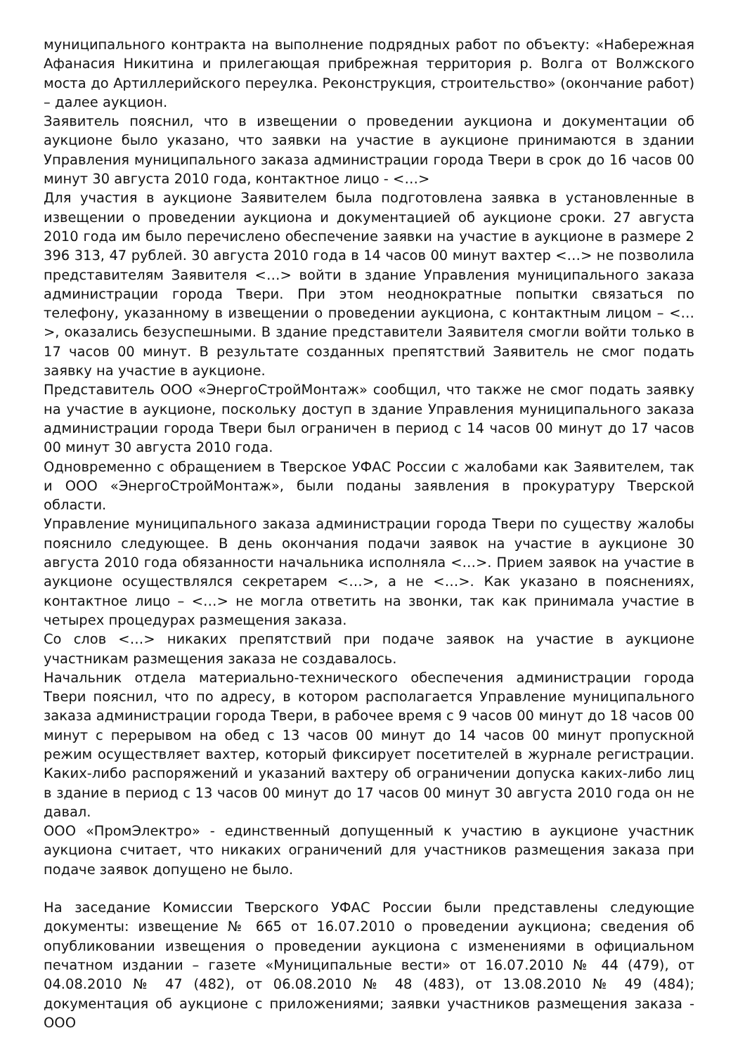муниципального контракта на выполнение подрядных работ по объекту: «Набережная Афанасия Никитина и прилегающая прибрежная территория р. Волга от Волжского моста до Артиллерийского переулка. Реконструкция, строительство» (окончание работ) – далее аукцион.
Заявитель пояснил, что в извещении о проведении аукциона и документации об аукционе было указано, что заявки на участие в аукционе принимаются в здании Управления муниципального заказа администрации города Твери в срок до 16 часов 00 минут 30 августа 2010 года, контактное лицо - <…>
Для участия в аукционе Заявителем была подготовлена заявка в установленные в извещении о проведении аукциона и документацией об аукционе сроки. 27 августа 2010 года им было перечислено обеспечение заявки на участие в аукционе в размере 2 396 313, 47 рублей. 30 августа 2010 года в 14 часов 00 минут вахтер <…> не позволила представителям Заявителя <…> войти в здание Управления муниципального заказа администрации города Твери. При этом неоднократные попытки связаться по телефону, указанному в извещении о проведении аукциона, с контактным лицом – <…>, оказались безуспешными. В здание представители Заявителя смогли войти только в 17 часов 00 минут. В результате созданных препятствий Заявитель не смог подать заявку на участие в аукционе.
Представитель ООО «ЭнергоСтройМонтаж» сообщил, что также не смог подать заявку на участие в аукционе, поскольку доступ в здание Управления муниципального заказа администрации города Твери был ограничен в период с 14 часов 00 минут до 17 часов 00 минут 30 августа 2010 года.
Одновременно с обращением в Тверское УФАС России с жалобами как Заявителем, так и ООО «ЭнергоСтройМонтаж», были поданы заявления в прокуратуру Тверской области.
Управление муниципального заказа администрации города Твери по существу жалобы пояснило следующее. В день окончания подачи заявок на участие в аукционе 30 августа 2010 года обязанности начальника исполняла <…>. Прием заявок на участие в аукционе осуществлялся секретарем <…>, а не <…>. Как указано в пояснениях, контактное лицо – <…> не могла ответить на звонки, так как принимала участие в четырех процедурах размещения заказа.
Со слов <…> никаких препятствий при подаче заявок на участие в аукционе участникам размещения заказа не создавалось.
Начальник отдела материально-технического обеспечения администрации города Твери пояснил, что по адресу, в котором располагается Управление муниципального заказа администрации города Твери, в рабочее время с 9 часов 00 минут до 18 часов 00 минут с перерывом на обед с 13 часов 00 минут до 14 часов 00 минут пропускной режим осуществляет вахтер, который фиксирует посетителей в журнале регистрации. Каких-либо распоряжений и указаний вахтеру об ограничении допуска каких-либо лиц в здание в период с 13 часов 00 минут до 17 часов 00 минут 30 августа 2010 года он не давал.
ООО «ПромЭлектро» - единственный допущенный к участию в аукционе участник аукциона считает, что никаких ограничений для участников размещения заказа при подаче заявок допущено не было.
На заседание Комиссии Тверского УФАС России были представлены следующие документы: извещение № 665 от 16.07.2010 о проведении аукциона; сведения об опубликовании извещения о проведении аукциона с изменениями в официальном печатном издании – газете «Муниципальные вести» от 16.07.2010 № 44 (479), от 04.08.2010 № 47 (482), от 06.08.2010 № 48 (483), от 13.08.2010 № 49 (484); документация об аукционе с приложениями; заявки участников размещения заказа - ООО